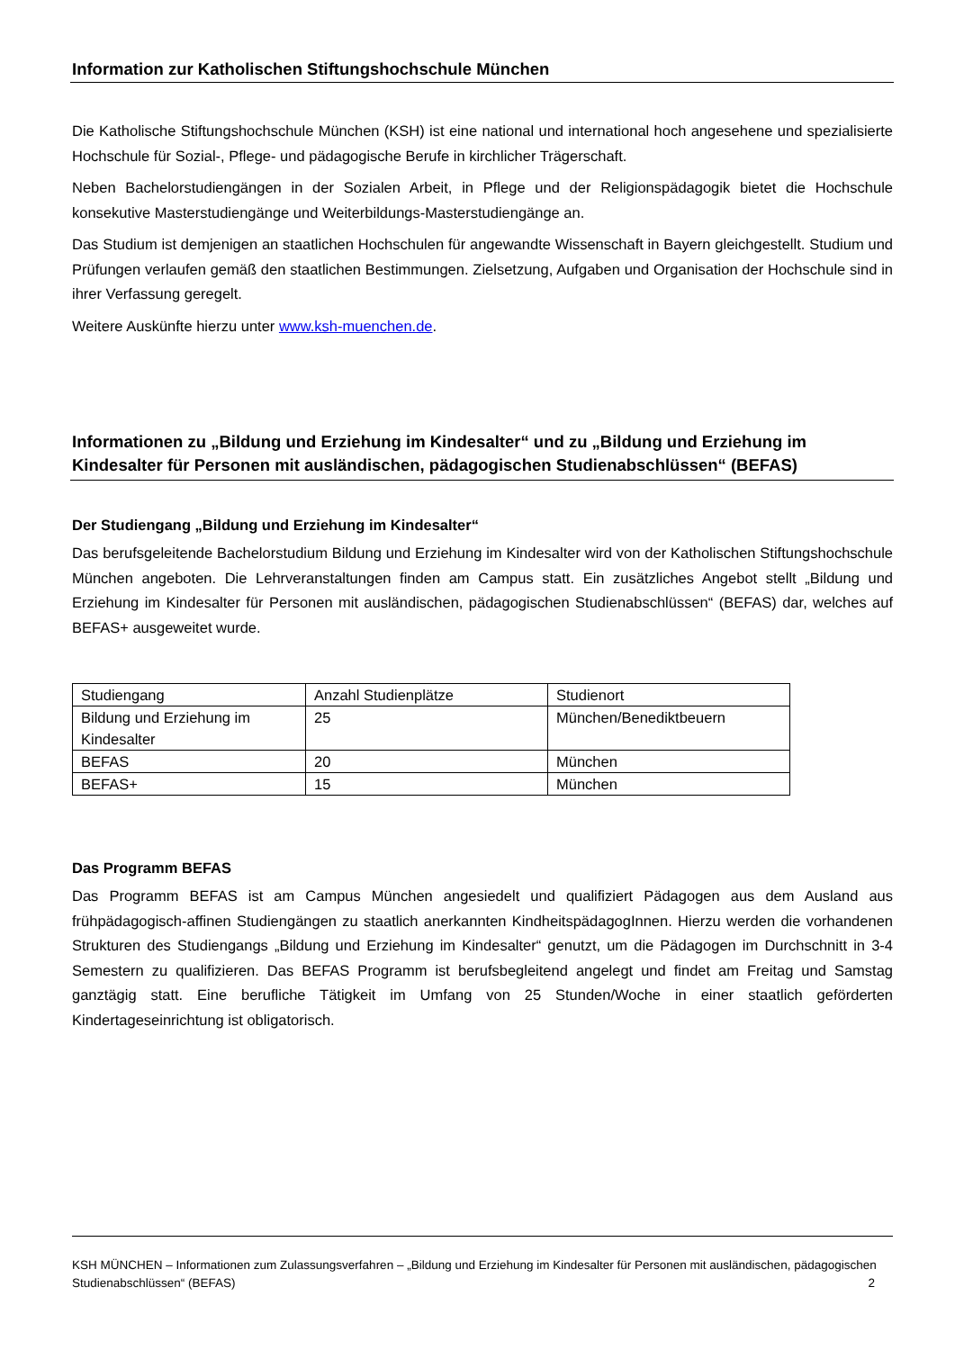Information zur Katholischen Stiftungshochschule München
Die Katholische Stiftungshochschule München (KSH) ist eine national und international hoch angesehene und spezialisierte Hochschule für Sozial-, Pflege- und pädagogische Berufe in kirchlicher Trägerschaft.
Neben Bachelorstudiengängen in der Sozialen Arbeit, in Pflege und der Religionspädagogik bietet die Hochschule konsekutive Masterstudiengänge und Weiterbildungs-Masterstudiengänge an.
Das Studium ist demjenigen an staatlichen Hochschulen für angewandte Wissenschaft in Bayern gleichgestellt. Studium und Prüfungen verlaufen gemäß den staatlichen Bestimmungen. Zielsetzung, Aufgaben und Organisation der Hochschule sind in ihrer Verfassung geregelt.
Weitere Auskünfte hierzu unter www.ksh-muenchen.de.
Informationen zu „Bildung und Erziehung im Kindesalter“ und zu „Bildung und Erziehung im Kindesalter für Personen mit ausländischen, pädagogischen Studienabschlüssen“ (BEFAS)
Der Studiengang „Bildung und Erziehung im Kindesalter“
Das berufsgeleitende Bachelorstudium Bildung und Erziehung im Kindesalter wird von der Katholischen Stiftungshochschule München angeboten. Die Lehrveranstaltungen finden am Campus statt. Ein zusätzliches Angebot stellt „Bildung und Erziehung im Kindesalter für Personen mit ausländischen, pädagogischen Studienabschlüssen“ (BEFAS) dar, welches auf BEFAS+ ausgeweitet wurde.
| Studiengang | Anzahl Studienplätze | Studienort |
| Bildung und Erziehung im Kindesalter | 25 | München/Benediktbeuern |
| BEFAS | 20 | München |
| BEFAS+ | 15 | München |
Das Programm BEFAS
Das Programm BEFAS ist am Campus München angesiedelt und qualifiziert Pädagogen aus dem Ausland aus frühpädagogisch-affinen Studiengängen zu staatlich anerkannten KindheitspädagogInnen. Hierzu werden die vorhandenen Strukturen des Studiengangs „Bildung und Erziehung im Kindesalter“ genutzt, um die Pädagogen im Durchschnitt in 3-4 Semestern zu qualifizieren. Das BEFAS Programm ist berufsbegleitend angelegt und findet am Freitag und Samstag ganztägig statt. Eine berufliche Tätigkeit im Umfang von 25 Stunden/Woche in einer staatlich geförderten Kindertageseinrichtung ist obligatorisch.
KSH MÜNCHEN – Informationen zum Zulassungsverfahren – „Bildung und Erziehung im Kindesalter für Personen mit ausländischen, pädagogischen Studienabschlüssen“ (BEFAS) 2